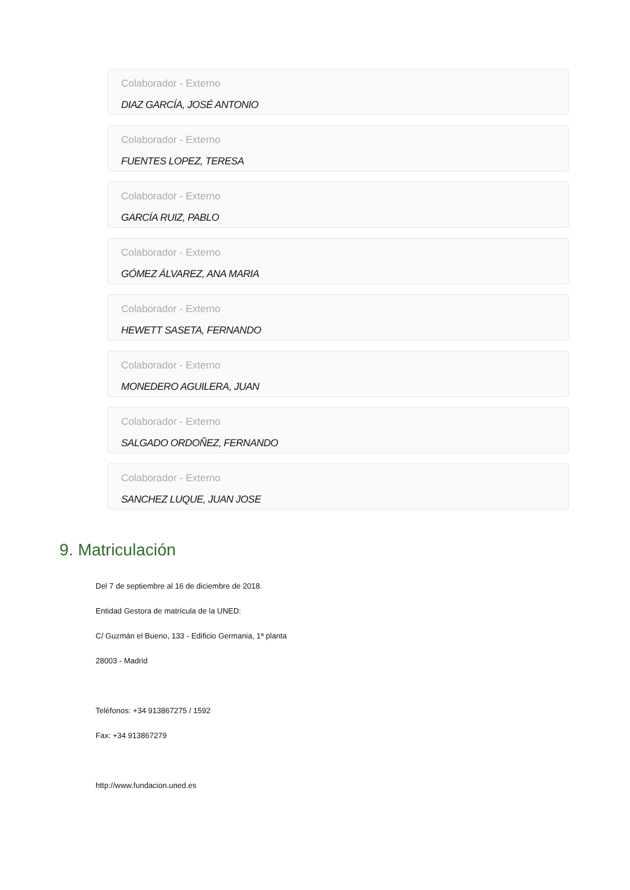Colaborador - Externo
DIAZ GARCÍA, JOSÉ ANTONIO
Colaborador - Externo
FUENTES LOPEZ, TERESA
Colaborador - Externo
GARCÍA RUIZ, PABLO
Colaborador - Externo
GÓMEZ ÁLVAREZ, ANA MARIA
Colaborador - Externo
HEWETT SASETA, FERNANDO
Colaborador - Externo
MONEDERO AGUILERA, JUAN
Colaborador - Externo
SALGADO ORDOÑEZ, FERNANDO
Colaborador - Externo
SANCHEZ LUQUE, JUAN JOSE
9. Matriculación
Del 7 de septiembre al 16 de diciembre de 2018.
Entidad Gestora de matrícula de la UNED:
C/ Guzmán el Bueno, 133 - Edificio Germania, 1ª planta
28003 - Madrid
Teléfonos: +34 913867275 / 1592
Fax: +34 913867279
http://www.fundacion.uned.es